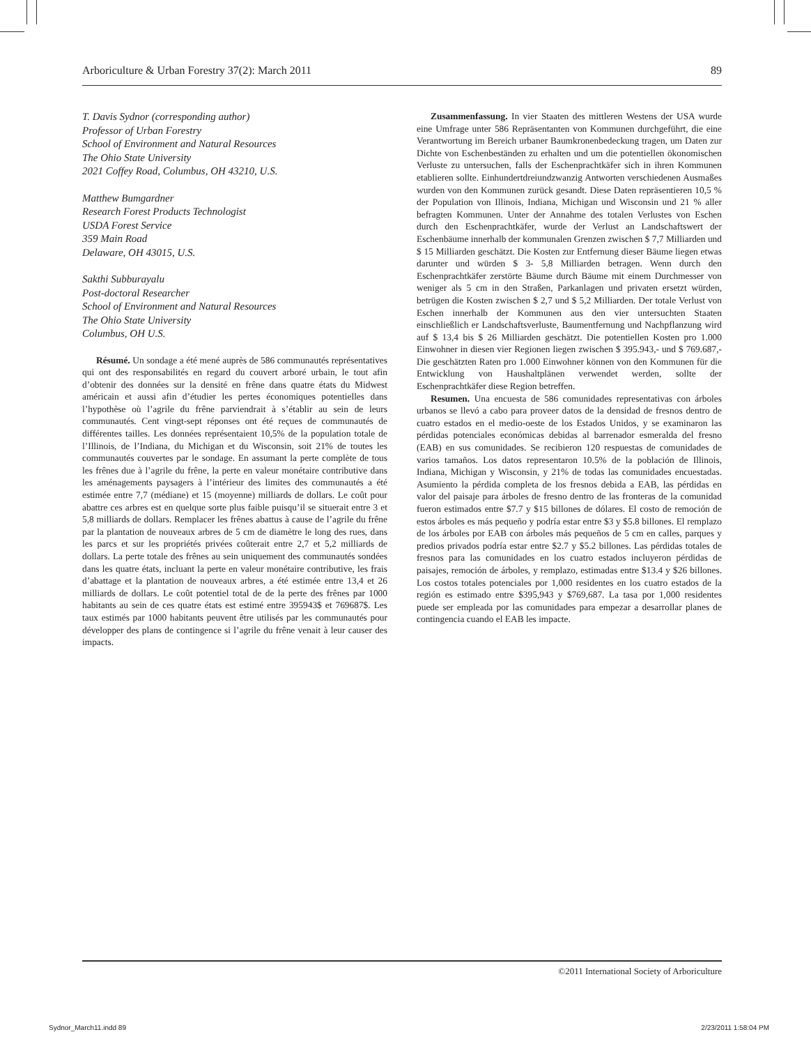Arboriculture & Urban Forestry 37(2): March 2011 89
T. Davis Sydnor (corresponding author)
Professor of Urban Forestry
School of Environment and Natural Resources
The Ohio State University
2021 Coffey Road, Columbus, OH 43210, U.S.
Matthew Bumgardner
Research Forest Products Technologist
USDA Forest Service
359 Main Road
Delaware, OH 43015, U.S.
Sakthi Subburayalu
Post-doctoral Researcher
School of Environment and Natural Resources
The Ohio State University
Columbus, OH U.S.
Résumé. Un sondage a été mené auprès de 586 communautés représentatives qui ont des responsabilités en regard du couvert arboré urbain, le tout afin d’obtenir des données sur la densité en frêne dans quatre états du Midwest américain et aussi afin d’étudier les pertes économiques potentielles dans l’hypothèse où l’agrile du frêne parviendrait à s’établir au sein de leurs communautés. Cent vingt-sept réponses ont été reçues de communautés de différentes tailles. Les données représentaient 10,5% de la population totale de l’Illinois, de l’Indiana, du Michigan et du Wisconsin, soit 21% de toutes les communautés couvertes par le sondage. En assumant la perte complète de tous les frênes due à l’agrile du frêne, la perte en valeur monétaire contributive dans les aménagements paysagers à l’intérieur des limites des communautés a été estimée entre 7,7 (médiane) et 15 (moyenne) milliards de dollars. Le coût pour abattre ces arbres est en quelque sorte plus faible puisqu’il se situerait entre 3 et 5,8 milliards de dollars. Remplacer les frênes abattus à cause de l’agrile du frêne par la plantation de nouveaux arbres de 5 cm de diamètre le long des rues, dans les parcs et sur les propriétés privées coûterait entre 2,7 et 5,2 milliards de dollars. La perte totale des frênes au sein uniquement des communautés sondées dans les quatre états, incluant la perte en valeur monétaire contributive, les frais d’abattage et la plantation de nouveaux arbres, a été estimée entre 13,4 et 26 milliards de dollars. Le coût potentiel total de de la perte des frênes par 1000 habitants au sein de ces quatre états est estimé entre 395943$ et 769687$. Les taux estimés par 1000 habitants peuvent être utilisés par les communautés pour développer des plans de contingence si l’agrile du frêne venait à leur causer des impacts.
Zusammenfassung. In vier Staaten des mittleren Westens der USA wurde eine Umfrage unter 586 Repräsentanten von Kommunen durchgeführt, die eine Verantwortung im Bereich urbaner Baumkronenbedeckung tragen, um Daten zur Dichte von Eschenbeständen zu erhalten und um die potentiellen ökonomischen Verluste zu untersuchen, falls der Eschenprachtkäfer sich in ihren Kommunen etablieren sollte. Einhundertdreiundzwanzig Antworten verschiedenen Ausmaßes wurden von den Kommunen zurück gesandt. Diese Daten repräsentieren 10,5 % der Population von Illinois, Indiana, Michigan und Wisconsin und 21 % aller befragten Kommunen. Unter der Annahme des totalen Verlustes von Eschen durch den Eschenprachtkäfer, wurde der Verlust an Landschaftswert der Eschenbäume innerhalb der kommunalen Grenzen zwischen $ 7,7 Milliarden und $ 15 Milliarden geschätzt. Die Kosten zur Entfernung dieser Bäume liegen etwas darunter und würden $ 3- 5,8 Milliarden betragen. Wenn durch den Eschenprachtkäfer zerstörte Bäume durch Bäume mit einem Durchmesser von weniger als 5 cm in den Straßen, Parkanlagen und privaten ersetzt würden, betrügen die Kosten zwischen $ 2,7 und $ 5,2 Milliarden. Der totale Verlust von Eschen innerhalb der Kommunen aus den vier untersuchten Staaten einschließlich er Landschaftsverluste, Baumentfernung und Nachpflanzung wird auf $ 13,4 bis $ 26 Milliarden geschätzt. Die potentiellen Kosten pro 1.000 Einwohner in diesen vier Regionen liegen zwischen $ 395.943,- und $ 769.687,- Die geschätzten Raten pro 1.000 Einwohner können von den Kommunen für die Entwicklung von Haushaltplänen verwendet werden, sollte der Eschenprachtkäfer diese Region betreffen.
Resumen. Una encuesta de 586 comunidades representativas con árboles urbanos se llevó a cabo para proveer datos de la densidad de fresnos dentro de cuatro estados en el medio-oeste de los Estados Unidos, y se examinaron las pérdidas potenciales económicas debidas al barrenador esmeralda del fresno (EAB) en sus comunidades. Se recibieron 120 respuestas de comunidades de varios tamaños. Los datos representaron 10.5% de la población de Illinois, Indiana, Michigan y Wisconsin, y 21% de todas las comunidades encuestadas. Asumiento la pérdida completa de los fresnos debida a EAB, las pérdidas en valor del paisaje para árboles de fresno dentro de las fronteras de la comunidad fueron estimados entre $7.7 y $15 billones de dólares. El costo de remoción de estos árboles es más pequeño y podría estar entre $3 y $5.8 billones. El remplazo de los árboles por EAB con árboles más pequeños de 5 cm en calles, parques y predios privados podría estar entre $2.7 y $5.2 billones. Las pérdidas totales de fresnos para las comunidades en los cuatro estados incluyeron pérdidas de paisajes, remoción de árboles, y remplazo, estimadas entre $13.4 y $26 billones. Los costos totales potenciales por 1,000 residentes en los cuatro estados de la región es estimado entre $395,943 y $769,687. La tasa por 1,000 residentes puede ser empleada por las comunidades para empezar a desarrollar planes de contingencia cuando el EAB les impacte.
©2011 International Society of Arboriculture
Sydnor_March11.indd 89 2/23/2011 1:58:04 PM